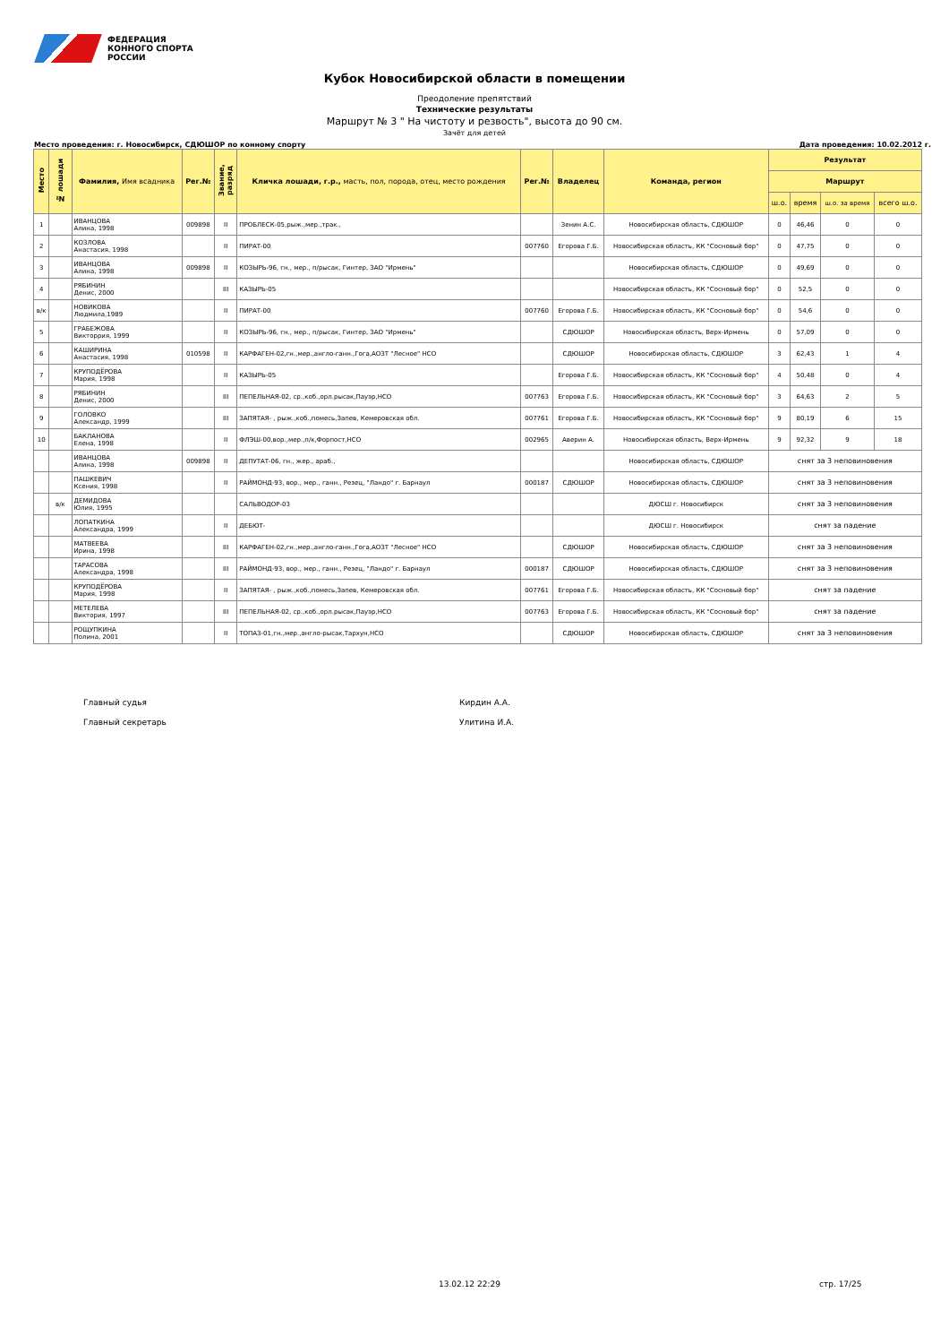ФЕДЕРАЦИЯ
КОННОГО СПОРТА
РОССИИ
Кубок Новосибирской области в помещении
Преодоление препятствий
Технические результаты
Маршрут № 3 " На чистоту и резвость", высота до 90 см.
Зачёт для детей
Место проведения: г. Новосибирск, СДЮШОР по конному спорту Дата проведения: 10.02.2012 г.
| Место | № лошади | Фамилия, Имя всадника | Рег.№ | Звание, разряд | Кличка лошади, г.р., масть, пол, порода, отец, место рождения | Рег.№ | Владелец | Команда, регион | Результат | | | |
| --- | --- | --- | --- | --- | --- | --- | --- | --- | --- | --- | --- | --- |
| | | | | | | | | | Маршрут | | | |
| | | | | | | | | | ш.о. | время | ш.о. за время | всего ш.о. |
| 1 | | ИВАНЦОВА Алина, 1998 | 009898 | II | ПРОБЛЕСК-05,рыж.,мер.,трак., | | Зенин А.С. | Новосибирская область, СДЮШОР | 0 | 46,46 | 0 | 0 |
| 2 | | КОЗЛОВА Анастасия, 1998 | | II | ПИРАТ-00 | 007760 | Егорова Г.Б. | Новосибирская область, КК "Сосновый бор" | 0 | 47,75 | 0 | 0 |
| 3 | | ИВАНЦОВА Алина, 1998 | 009898 | II | КОЗЫРЬ-96, гн., мер., п/рысак, Гинтер, ЗАО "Ирмень" | | | Новосибирская область, СДЮШОР | 0 | 49,69 | 0 | 0 |
| 4 | | РЯБИНИН Денис, 2000 | | III | КАЗЫРЬ-05 | | | Новосибирская область, КК "Сосновый бор" | 0 | 52,5 | 0 | 0 |
| в/к | | НОВИКОВА Людмила,1989 | | II | ПИРАТ-00 | 007760 | Егорова Г.Б. | Новосибирская область, КК "Сосновый бор" | 0 | 54,6 | 0 | 0 |
| 5 | | ГРАБЕЖОВА Викторрия, 1999 | | II | КОЗЫРЬ-96, гн., мер., п/рысак, Гинтер, ЗАО "Ирмень" | | СДЮШОР | Новосибирская область, Верх-Ирмень | 0 | 57,09 | 0 | 0 |
| 6 | | КАШИРИНА Анастасия, 1998 | 010598 | II | КАРФАГЕН-02,гн.,мер.,англо-ганн.,Гога,АОЗТ "Лесное" НСО | | СДЮШОР | Новосибирская область, СДЮШОР | 3 | 62,43 | 1 | 4 |
| 7 | | КРУПОДЁРОВА Мария, 1998 | | II | КАЗЫРЬ-05 | | Егорова Г.Б. | Новосибирская область, КК "Сосновый бор" | 4 | 50,48 | 0 | 4 |
| 8 | | РЯБИНИН Денис, 2000 | | III | ПЕПЕЛЬНАЯ-02, ср.,коб.,орл.рысак,Пауэр,НСО | 007763 | Егорова Г.Б. | Новосибирская область, КК "Сосновый бор" | 3 | 64,63 | 2 | 5 |
| 9 | | ГОЛОВКО Александр, 1999 | | III | ЗАПЯТАЯ- , рыж.,коб.,помесь,Запев, Кемеровская обл. | 007761 | Егорова Г.Б. | Новосибирская область, КК "Сосновый бор" | 9 | 80,19 | 6 | 15 |
| 10 | | БАКЛАНОВА Елена, 1998 | | II | ФЛЭШ-00,вор.,мер.,п/к,Форпост,НСО | 002965 | Аверин А. | Новосибирская область, Верх-Ирмень | 9 | 92,32 | 9 | 18 |
| | | ИВАНЦОВА Алина, 1998 | 009898 | II | ДЕПУТАТ-06, гн., жер., араб., | | | Новосибирская область, СДЮШОР | снят за 3 неповиновения | | | |
| | | ПАШКЕВИЧ Ксения, 1998 | | II | РАЙМОНД-93, вор., мер., ганн., Резец, "Ландо" г. Барнаул | 000187 | СДЮШОР | Новосибирская область, СДЮШОР | снят за 3 неповиновения | | | |
| | в/к | ДЕМИДОВА Юлия, 1995 | | | САЛЬВОДОР-03 | | | ДЮСШ г. Новосибирск | снят за 3 неповиновения | | | |
| | | ЛОПАТКИНА Александра, 1999 | | II | ДЕБЮТ- | | | ДЮСШ г. Новосибирск | снят за падение | | | |
| | | МАТВЕЕВА Ирина, 1998 | | III | КАРФАГЕН-02,гн.,мер.,англо-ганн.,Гога,АОЗТ "Лесное" НСО | | СДЮШОР | Новосибирская область, СДЮШОР | снят за 3 неповиновения | | | |
| | | ТАРАСОВА Александра, 1998 | | III | РАЙМОНД-93, вор., мер., ганн., Резец, "Ландо" г. Барнаул | 000187 | СДЮШОР | Новосибирская область, СДЮШОР | снят за 3 неповиновения | | | |
| | | КРУПОДЁРОВА Мария, 1998 | | II | ЗАПЯТАЯ- , рыж.,коб.,помесь,Запев, Кемеровская обл. | 007761 | Егорова Г.Б. | Новосибирская область, КК "Сосновый бор" | снят за падение | | | |
| | | МЕТЕЛЕВА Виктория, 1997 | | III | ПЕПЕЛЬНАЯ-02, ср.,коб.,орл.рысак,Пауэр,НСО | 007763 | Егорова Г.Б. | Новосибирская область, КК "Сосновый бор" | снят за падение | | | |
| | | РОЩУПКИНА Полина, 2001 | | II | ТОПАЗ-01,гн.,мер.,англо-рысак,Тархун,НСО | | СДЮШОР | Новосибирская область, СДЮШОР | снят за 3 неповиновения | | | |
Главный судья Кирдин А.А.
Главный секретарь Улитина И.А.
13.02.12 22:29 стр. 17/25